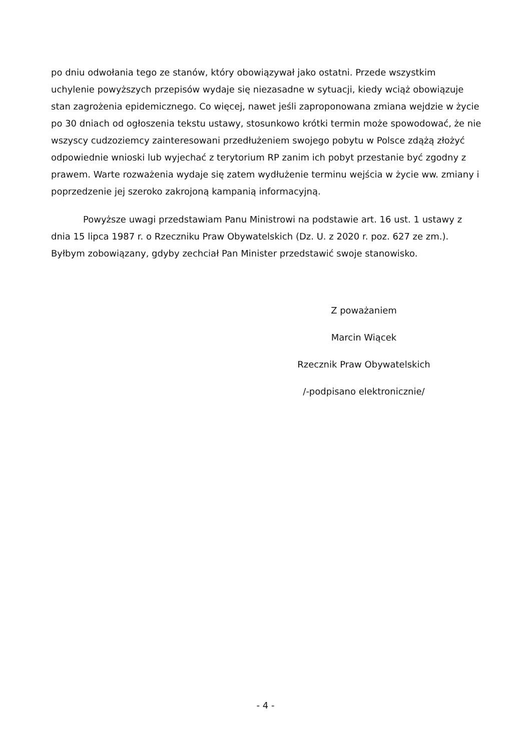po dniu odwołania tego ze stanów, który obowiązywał jako ostatni. Przede wszystkim uchylenie powyższych przepisów wydaje się niezasadne w sytuacji, kiedy wciąż obowiązuje stan zagrożenia epidemicznego. Co więcej, nawet jeśli zaproponowana zmiana wejdzie w życie po 30 dniach od ogłoszenia tekstu ustawy, stosunkowo krótki termin może spowodować, że nie wszyscy cudzoziemcy zainteresowani przedłużeniem swojego pobytu w Polsce zdążą złożyć odpowiednie wnioski lub wyjechać z terytorium RP zanim ich pobyt przestanie być zgodny z prawem. Warte rozważenia wydaje się zatem wydłużenie terminu wejścia w życie ww. zmiany i poprzedzenie jej szeroko zakrojoną kampanią informacyjną.
Powyższe uwagi przedstawiam Panu Ministrowi na podstawie art. 16 ust. 1 ustawy z dnia 15 lipca 1987 r. o Rzeczniku Praw Obywatelskich (Dz. U. z 2020 r. poz. 627 ze zm.). Byłbym zobowiązany, gdyby zechciał Pan Minister przedstawić swoje stanowisko.
Z poważaniem
Marcin Wiącek
Rzecznik Praw Obywatelskich
/-podpisano elektronicznie/
- 4 -